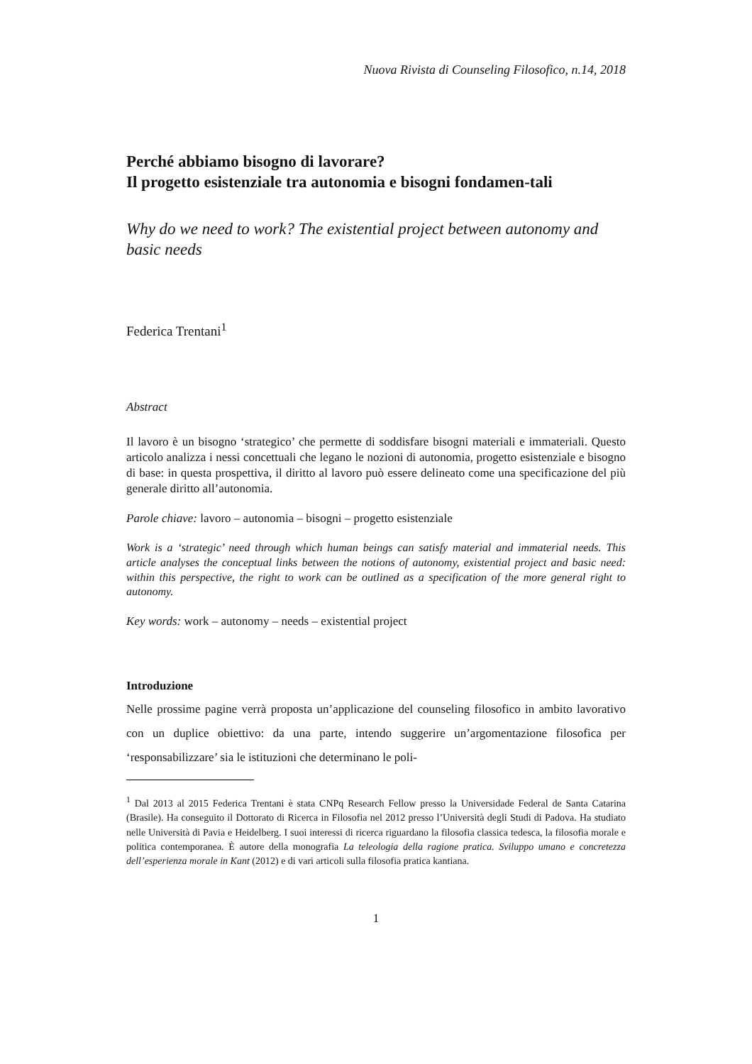Nuova Rivista di Counseling Filosofico, n.14, 2018
Perché abbiamo bisogno di lavorare?
Il progetto esistenziale tra autonomia e bisogni fondamen-tali
Why do we need to work? The existential project between autonomy and basic needs
Federica Trentani<sup>1</sup>
Abstract
Il lavoro è un bisogno ‘strategico’ che permette di soddisfare bisogni materiali e immateriali. Questo articolo analizza i nessi concettuali che legano le nozioni di autonomia, progetto esistenziale e bisogno di base: in questa prospettiva, il diritto al lavoro può essere delineato come una specificazione del più generale diritto all’autonomia.
Parole chiave: lavoro – autonomia – bisogni – progetto esistenziale
Work is a ‘strategic’ need through which human beings can satisfy material and immaterial needs. This article analyses the conceptual links between the notions of autonomy, existential project and basic need: within this perspective, the right to work can be outlined as a specification of the more general right to autonomy.
Key words: work – autonomy – needs – existential project
Introduzione
Nelle prossime pagine verrà proposta un’applicazione del counseling filosofico in ambito lavorativo con un duplice obiettivo: da una parte, intendo suggerire un’argomentazione filosofica per ‘responsabilizzare’ sia le istituzioni che determinano le poli-
<sup>1</sup> Dal 2013 al 2015 Federica Trentani è stata CNPq Research Fellow presso la Universidade Federal de Santa Catarina (Brasile). Ha conseguito il Dottorato di Ricerca in Filosofia nel 2012 presso l’Università degli Studi di Padova. Ha studiato nelle Università di Pavia e Heidelberg. I suoi interessi di ricerca riguardano la filosofia classica tedesca, la filosofia morale e politica contemporanea. È autore della monografia La teleologia della ragione pratica. Sviluppo umano e concretezza dell’esperienza morale in Kant (2012) e di vari articoli sulla filosofia pratica kantiana.
1